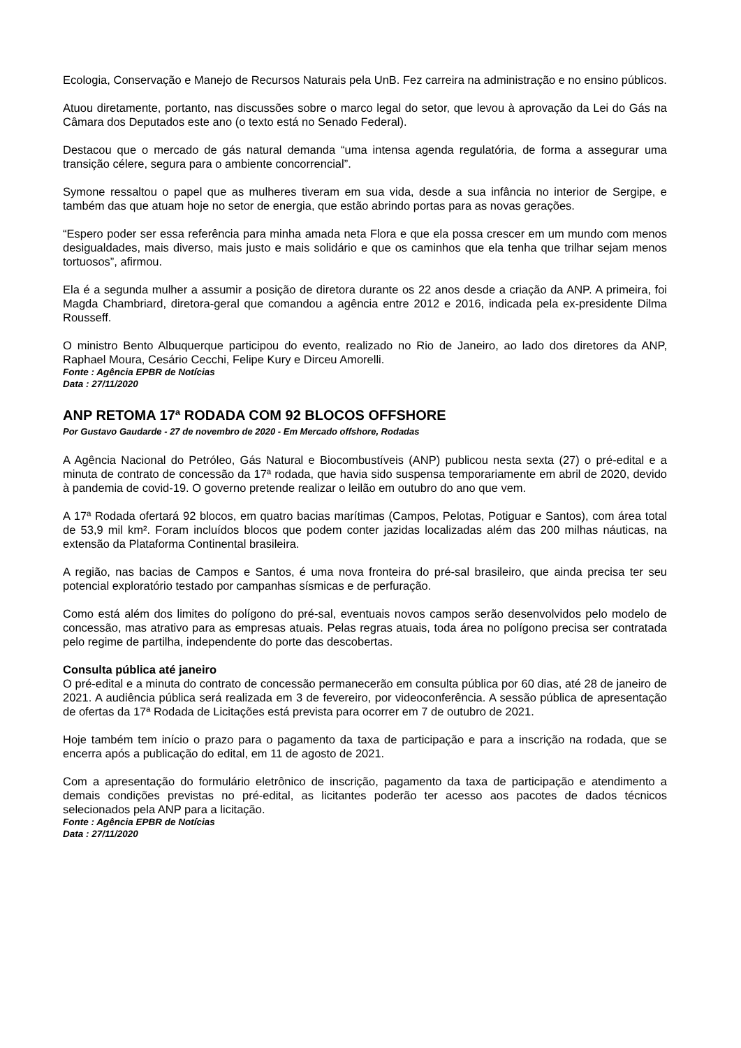Ecologia, Conservação e Manejo de Recursos Naturais pela UnB. Fez carreira na administração e no ensino públicos.
Atuou diretamente, portanto, nas discussões sobre o marco legal do setor, que levou à aprovação da Lei do Gás na Câmara dos Deputados este ano (o texto está no Senado Federal).
Destacou que o mercado de gás natural demanda “uma intensa agenda regulatória, de forma a assegurar uma transição célere, segura para o ambiente concorrencial”.
Symone ressaltou o papel que as mulheres tiveram em sua vida, desde a sua infância no interior de Sergipe, e também das que atuam hoje no setor de energia, que estão abrindo portas para as novas gerações.
“Espero poder ser essa referência para minha amada neta Flora e que ela possa crescer em um mundo com menos desigualdades, mais diverso, mais justo e mais solidário e que os caminhos que ela tenha que trilhar sejam menos tortuosos”, afirmou.
Ela é a segunda mulher a assumir a posição de diretora durante os 22 anos desde a criação da ANP. A primeira, foi Magda Chambriard, diretora-geral que comandou a agência entre 2012 e 2016, indicada pela ex-presidente Dilma Rousseff.
O ministro Bento Albuquerque participou do evento, realizado no Rio de Janeiro, ao lado dos diretores da ANP, Raphael Moura, Cesário Cecchi, Felipe Kury e Dirceu Amorelli.
Fonte : Agência EPBR de Notícias
Data : 27/11/2020
ANP RETOMA 17ª RODADA COM 92 BLOCOS OFFSHORE
Por Gustavo Gaudarde - 27 de novembro de 2020 - Em Mercado offshore, Rodadas
A Agência Nacional do Petróleo, Gás Natural e Biocombustíveis (ANP) publicou nesta sexta (27) o pré-edital e a minuta de contrato de concessão da 17ª rodada, que havia sido suspensa temporariamente em abril de 2020, devido à pandemia de covid-19. O governo pretende realizar o leilão em outubro do ano que vem.
A 17ª Rodada ofertará 92 blocos, em quatro bacias marítimas (Campos, Pelotas, Potiguar e Santos), com área total de 53,9 mil km². Foram incluídos blocos que podem conter jazidas localizadas além das 200 milhas náuticas, na extensão da Plataforma Continental brasileira.
A região, nas bacias de Campos e Santos, é uma nova fronteira do pré-sal brasileiro, que ainda precisa ter seu potencial exploratório testado por campanhas sísmicas e de perfuração.
Como está além dos limites do polígono do pré-sal, eventuais novos campos serão desenvolvidos pelo modelo de concessão, mas atrativo para as empresas atuais. Pelas regras atuais, toda área no polígono precisa ser contratada pelo regime de partilha, independente do porte das descobertas.
Consulta pública até janeiro
O pré-edital e a minuta do contrato de concessão permanecerão em consulta pública por 60 dias, até 28 de janeiro de 2021. A audiência pública será realizada em 3 de fevereiro, por videoconferência. A sessão pública de apresentação de ofertas da 17ª Rodada de Licitações está prevista para ocorrer em 7 de outubro de 2021.
Hoje também tem início o prazo para o pagamento da taxa de participação e para a inscrição na rodada, que se encerra após a publicação do edital, em 11 de agosto de 2021.
Com a apresentação do formulário eletrônico de inscrição, pagamento da taxa de participação e atendimento a demais condições previstas no pré-edital, as licitantes poderão ter acesso aos pacotes de dados técnicos selecionados pela ANP para a licitação.
Fonte : Agência EPBR de Notícias
Data : 27/11/2020